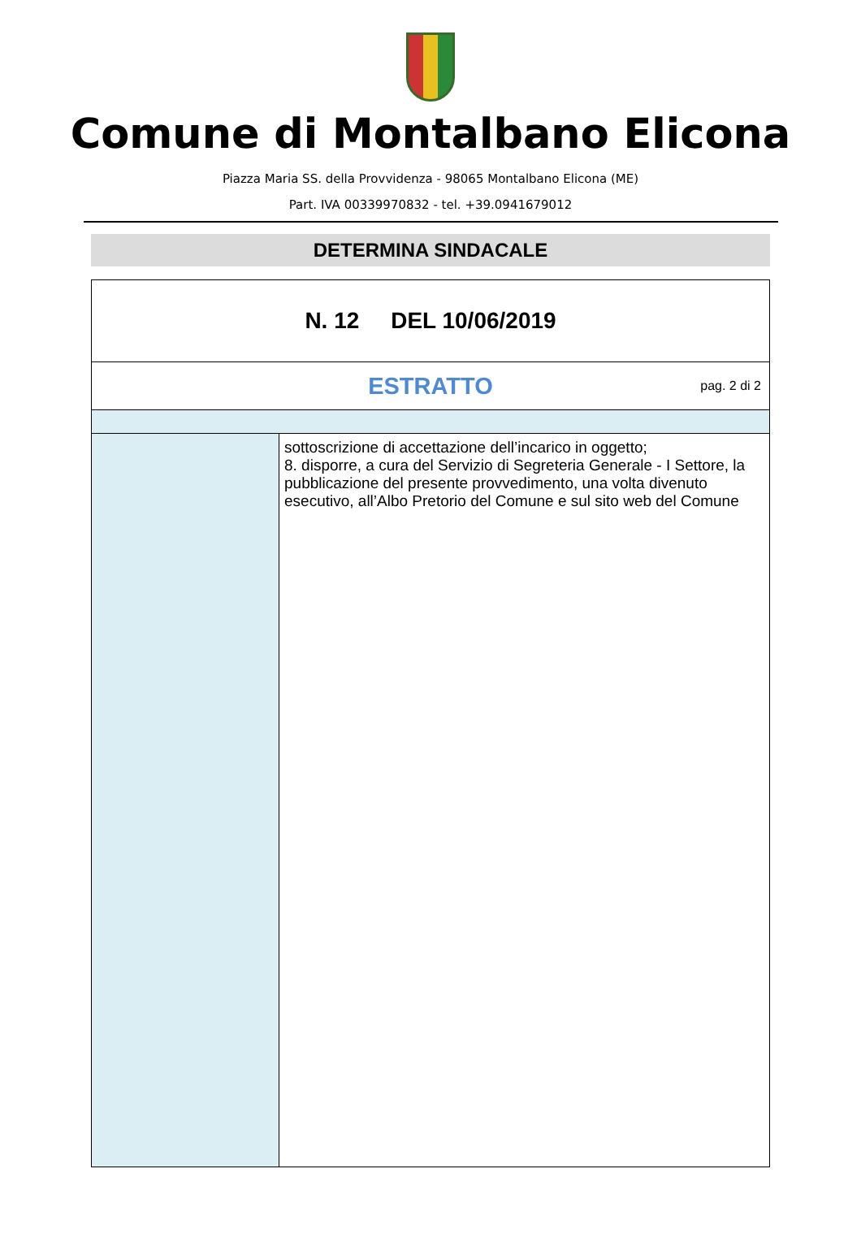Comune di Montalbano Elicona
Piazza Maria SS. della Provvidenza - 98065 Montalbano Elicona (ME)
Part. IVA 00339970832 - tel. +39.0941679012
DETERMINA SINDACALE
| N. 12 DEL 10/06/2019 | |
| ESTRATTO pag. 2 di 2 | |
| | sottoscrizione di accettazione dell’incarico in oggetto; 8. disporre, a cura del Servizio di Segreteria Generale - I Settore, la pubblicazione del presente provvedimento, una volta divenuto esecutivo, all’Albo Pretorio del Comune e sul sito web del Comune |